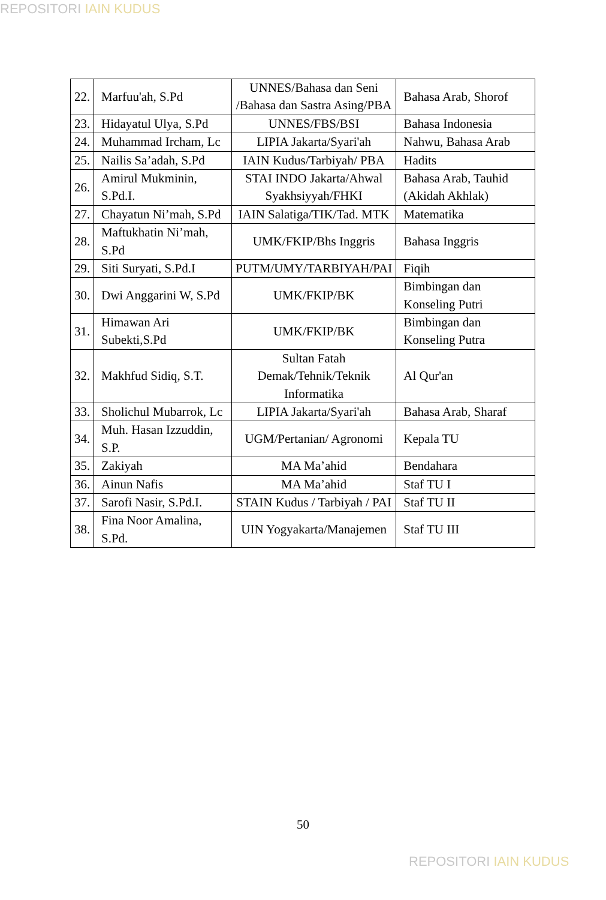REPOSITORI IAIN KUDUS
| 22. | Marfuu'ah, S.Pd | UNNES/Bahasa dan Seni /Bahasa dan Sastra Asing/PBA | Bahasa Arab, Shorof |
| 23. | Hidayatul Ulya, S.Pd | UNNES/FBS/BSI | Bahasa Indonesia |
| 24. | Muhammad Ircham, Lc | LIPIA Jakarta/Syari'ah | Nahwu, Bahasa Arab |
| 25. | Nailis Sa’adah, S.Pd | IAIN Kudus/Tarbiyah/ PBA | Hadits |
| 26. | Amirul Mukminin, S.Pd.I. | STAI INDO Jakarta/Ahwal Syakhsiyyah/FHKI | Bahasa Arab, Tauhid (Akidah Akhlak) |
| 27. | Chayatun Ni’mah, S.Pd | IAIN Salatiga/TIK/Tad. MTK | Matematika |
| 28. | Maftukhatin Ni’mah, S.Pd | UMK/FKIP/Bhs Inggris | Bahasa Inggris |
| 29. | Siti Suryati, S.Pd.I | PUTM/UMY/TARBIYAH/PAI | Fiqih |
| 30. | Dwi Anggarini W, S.Pd | UMK/FKIP/BK | Bimbingan dan Konseling Putri |
| 31. | Himawan Ari Subekti,S.Pd | UMK/FKIP/BK | Bimbingan dan Konseling Putra |
| 32. | Makhfud Sidiq, S.T. | Sultan Fatah Demak/Tehnik/Teknik Informatika | Al Qur'an |
| 33. | Sholichul Mubarrok, Lc | LIPIA Jakarta/Syari'ah | Bahasa Arab, Sharaf |
| 34. | Muh. Hasan Izzuddin, S.P. | UGM/Pertanian/ Agronomi | Kepala TU |
| 35. | Zakiyah | MA Ma’ahid | Bendahara |
| 36. | Ainun Nafis | MA Ma’ahid | Staf TU I |
| 37. | Sarofi Nasir, S.Pd.I. | STAIN Kudus / Tarbiyah / PAI | Staf TU II |
| 38. | Fina Noor Amalina, S.Pd. | UIN Yogyakarta/Manajemen | Staf TU III |
50
REPOSITORI IAIN KUDUS